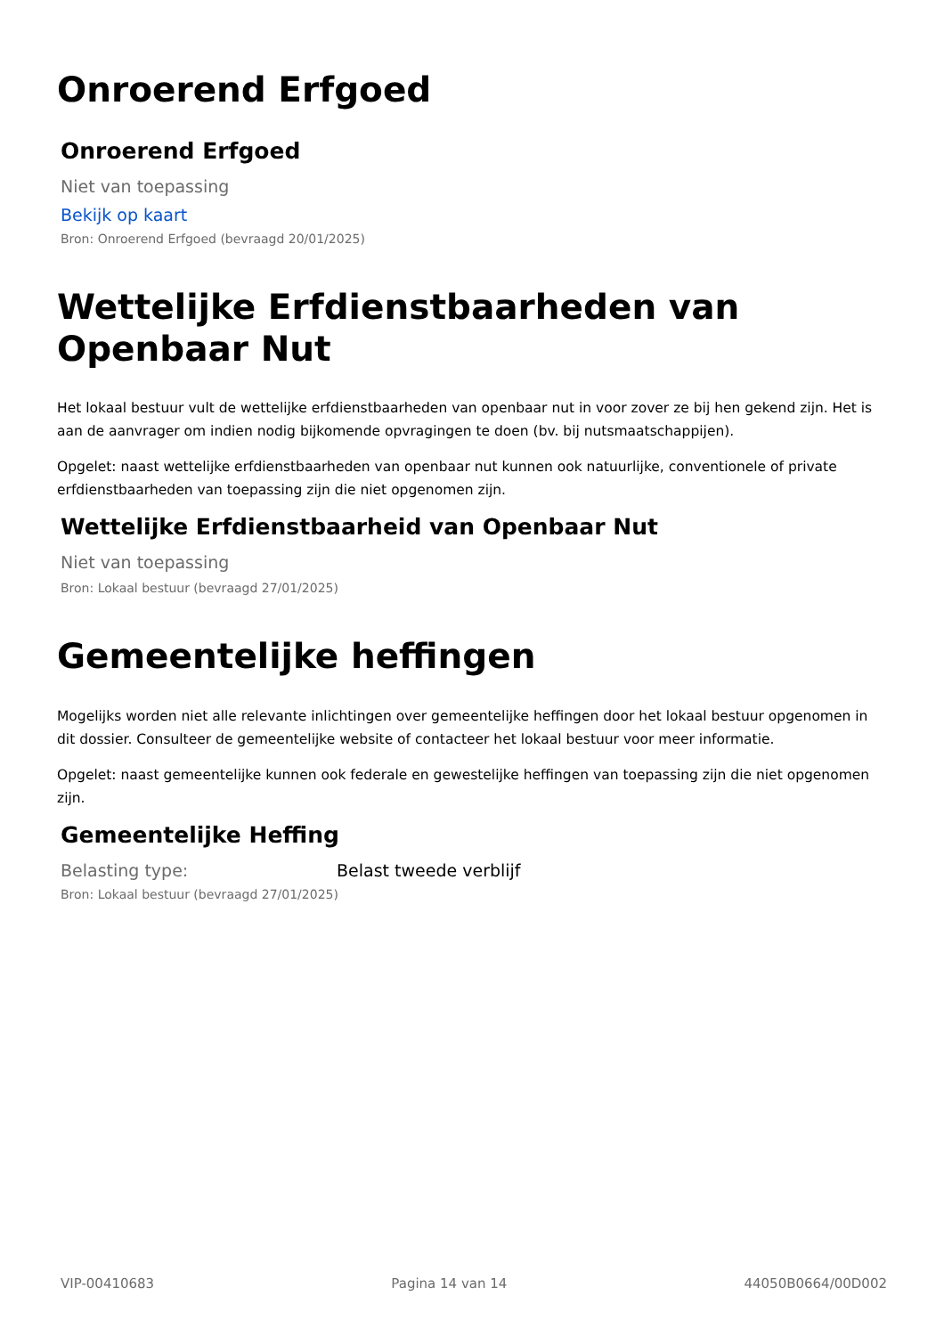Onroerend Erfgoed
Onroerend Erfgoed
Niet van toepassing
Bekijk op kaart
Bron: Onroerend Erfgoed (bevraagd 20/01/2025)
Wettelijke Erfdienstbaarheden van Openbaar Nut
Het lokaal bestuur vult de wettelijke erfdienstbaarheden van openbaar nut in voor zover ze bij hen gekend zijn. Het is aan de aanvrager om indien nodig bijkomende opvragingen te doen (bv. bij nutsmaatschappijen).
Opgelet: naast wettelijke erfdienstbaarheden van openbaar nut kunnen ook natuurlijke, conventionele of private erfdienstbaarheden van toepassing zijn die niet opgenomen zijn.
Wettelijke Erfdienstbaarheid van Openbaar Nut
Niet van toepassing
Bron: Lokaal bestuur (bevraagd 27/01/2025)
Gemeentelijke heffingen
Mogelijks worden niet alle relevante inlichtingen over gemeentelijke heffingen door het lokaal bestuur opgenomen in dit dossier. Consulteer de gemeentelijke website of contacteer het lokaal bestuur voor meer informatie.
Opgelet: naast gemeentelijke kunnen ook federale en gewestelijke heffingen van toepassing zijn die niet opgenomen zijn.
Gemeentelijke Heffing
Belasting type: Belast tweede verblijf
Bron: Lokaal bestuur (bevraagd 27/01/2025)
VIP-00410683 Pagina 14 van 14 44050B0664/00D002